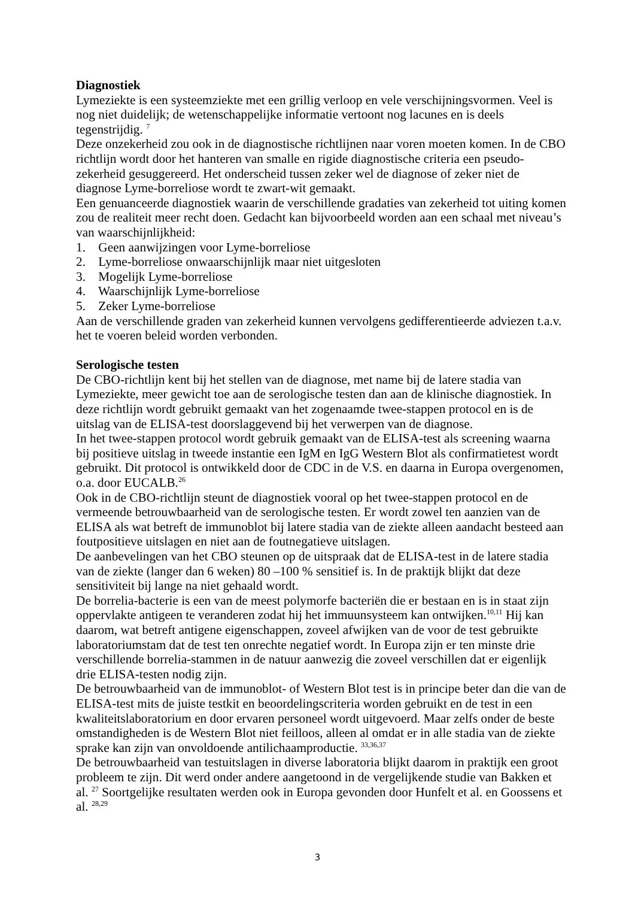Diagnostiek
Lymeziekte is een systeemziekte met een grillig verloop en vele verschijningsvormen. Veel is nog niet duidelijk; de wetenschappelijke informatie vertoont nog lacunes en is deels tegenstrijdig. <sup>7</sup>
Deze onzekerheid zou ook in de diagnostische richtlijnen naar voren moeten komen. In de CBO richtlijn wordt door het hanteren van smalle en rigide diagnostische criteria een pseudo-zekerheid gesuggereerd. Het onderscheid tussen zeker wel de diagnose of zeker niet de diagnose Lyme-borreliose wordt te zwart-wit gemaakt.
Een genuanceerde diagnostiek waarin de verschillende gradaties van zekerheid tot uiting komen zou de realiteit meer recht doen. Gedacht kan bijvoorbeeld worden aan een schaal met niveau’s van waarschijnlijkheid:
1. Geen aanwijzingen voor Lyme-borreliose
2. Lyme-borreliose onwaarschijnlijk maar niet uitgesloten
3. Mogelijk Lyme-borreliose
4. Waarschijnlijk Lyme-borreliose
5. Zeker Lyme-borreliose
Aan de verschillende graden van zekerheid kunnen vervolgens gedifferentieerde adviezen t.a.v. het te voeren beleid worden verbonden.
Serologische testen
De CBO-richtlijn kent bij het stellen van de diagnose, met name bij de latere stadia van Lymeziekte, meer gewicht toe aan de serologische testen dan aan de klinische diagnostiek. In deze richtlijn wordt gebruikt gemaakt van het zogenaamde twee-stappen protocol en is de uitslag van de ELISA-test doorslaggevend bij het verwerpen van de diagnose.
In het twee-stappen protocol wordt gebruik gemaakt van de ELISA-test als screening waarna bij positieve uitslag in tweede instantie een IgM en IgG Western Blot als confirmatietest wordt gebruikt. Dit protocol is ontwikkeld door de CDC in de V.S. en daarna in Europa overgenomen, o.a. door EUCALB.<sup>26</sup>
Ook in de CBO-richtlijn steunt de diagnostiek vooral op het twee-stappen protocol en de vermeende betrouwbaarheid van de serologische testen. Er wordt zowel ten aanzien van de ELISA als wat betreft de immunoblot bij latere stadia van de ziekte alleen aandacht besteed aan foutpositieve uitslagen en niet aan de foutnegatieve uitslagen.
De aanbevelingen van het CBO steunen op de uitspraak dat de ELISA-test in de latere stadia van de ziekte (langer dan 6 weken) 80 –100 % sensitief is. In de praktijk blijkt dat deze sensitiviteit bij lange na niet gehaald wordt.
De borrelia-bacterie is een van de meest polymorfe bacteriën die er bestaan en is in staat zijn oppervlakte antigeen te veranderen zodat hij het immuunsysteem kan ontwijken.<sup>10,11</sup> Hij kan daarom, wat betreft antigene eigenschappen, zoveel afwijken van de voor de test gebruikte laboratoriumstam dat de test ten onrechte negatief wordt. In Europa zijn er ten minste drie verschillende borrelia-stammen in de natuur aanwezig die zoveel verschillen dat er eigenlijk drie ELISA-testen nodig zijn.
De betrouwbaarheid van de immunoblot- of Western Blot test is in principe beter dan die van de ELISA-test mits de juiste testkit en beoordelingscriteria worden gebruikt en de test in een kwaliteitslaboratorium en door ervaren personeel wordt uitgevoerd. Maar zelfs onder de beste omstandigheden is de Western Blot niet feilloos, alleen al omdat er in alle stadia van de ziekte sprake kan zijn van onvoldoende antilichaamproductie. <sup>33,36,37</sup>
De betrouwbaarheid van testuitslagen in diverse laboratoria blijkt daarom in praktijk een groot probleem te zijn. Dit werd onder andere aangetoond in de vergelijkende studie van Bakken et al. <sup>27</sup> Soortgelijke resultaten werden ook in Europa gevonden door Hunfelt et al. en Goossens et al. <sup>28,29</sup>
3